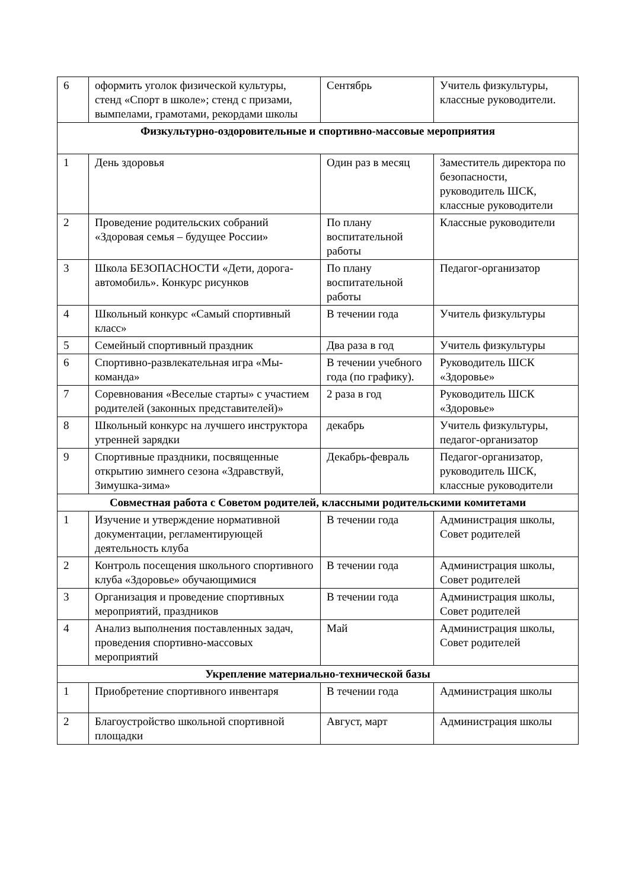| 6 | оформить уголок физической культуры, стенд «Спорт в школе»; стенд с призами, вымпелами, грамотами, рекордами школы | Сентябрь | Учитель физкультуры, классные руководители. |
| Физкультурно-оздоровительные и спортивно-массовые мероприятия | | | |
| 1 | День здоровья | Один раз в месяц | Заместитель директора по безопасности, руководитель ШСК, классные руководители |
| 2 | Проведение родительских собраний «Здоровая семья – будущее России» | По плану воспитательной работы | Классные руководители |
| 3 | Школа БЕЗОПАСНОСТИ «Дети, дорога-автомобиль». Конкурс рисунков | По плану воспитательной работы | Педагог-организатор |
| 4 | Школьный конкурс «Самый спортивный класс» | В течении года | Учитель физкультуры |
| 5 | Семейный спортивный праздник | Два раза в год | Учитель физкультуры |
| 6 | Спортивно-развлекательная игра «Мы-команда» | В течении учебного года (по графику). | Руководитель ШСК «Здоровье» |
| 7 | Соревнования «Веселые старты» с участием родителей (законных представителей)» | 2 раза в год | Руководитель ШСК «Здоровье» |
| 8 | Школьный конкурс на лучшего инструктора утренней зарядки | декабрь | Учитель физкультуры, педагог-организатор |
| 9 | Спортивные праздники, посвященные открытию зимнего сезона «Здравствуй, Зимушка-зима» | Декабрь-февраль | Педагог-организатор, руководитель ШСК, классные руководители |
| Совместная работа с Советом родителей, классными родительскими комитетами | | | |
| 1 | Изучение и утверждение нормативной документации, регламентирующей деятельность клуба | В течении года | Администрация школы, Совет родителей |
| 2 | Контроль посещения школьного спортивного клуба «Здоровье» обучающимися | В течении года | Администрация школы, Совет родителей |
| 3 | Организация и проведение спортивных мероприятий, праздников | В течении года | Администрация школы, Совет родителей |
| 4 | Анализ выполнения поставленных задач, проведения спортивно-массовых мероприятий | Май | Администрация школы, Совет родителей |
| Укрепление материально-технической базы | | | |
| 1 | Приобретение спортивного инвентаря | В течении года | Администрация школы |
| 2 | Благоустройство школьной спортивной площадки | Август, март | Администрация школы |